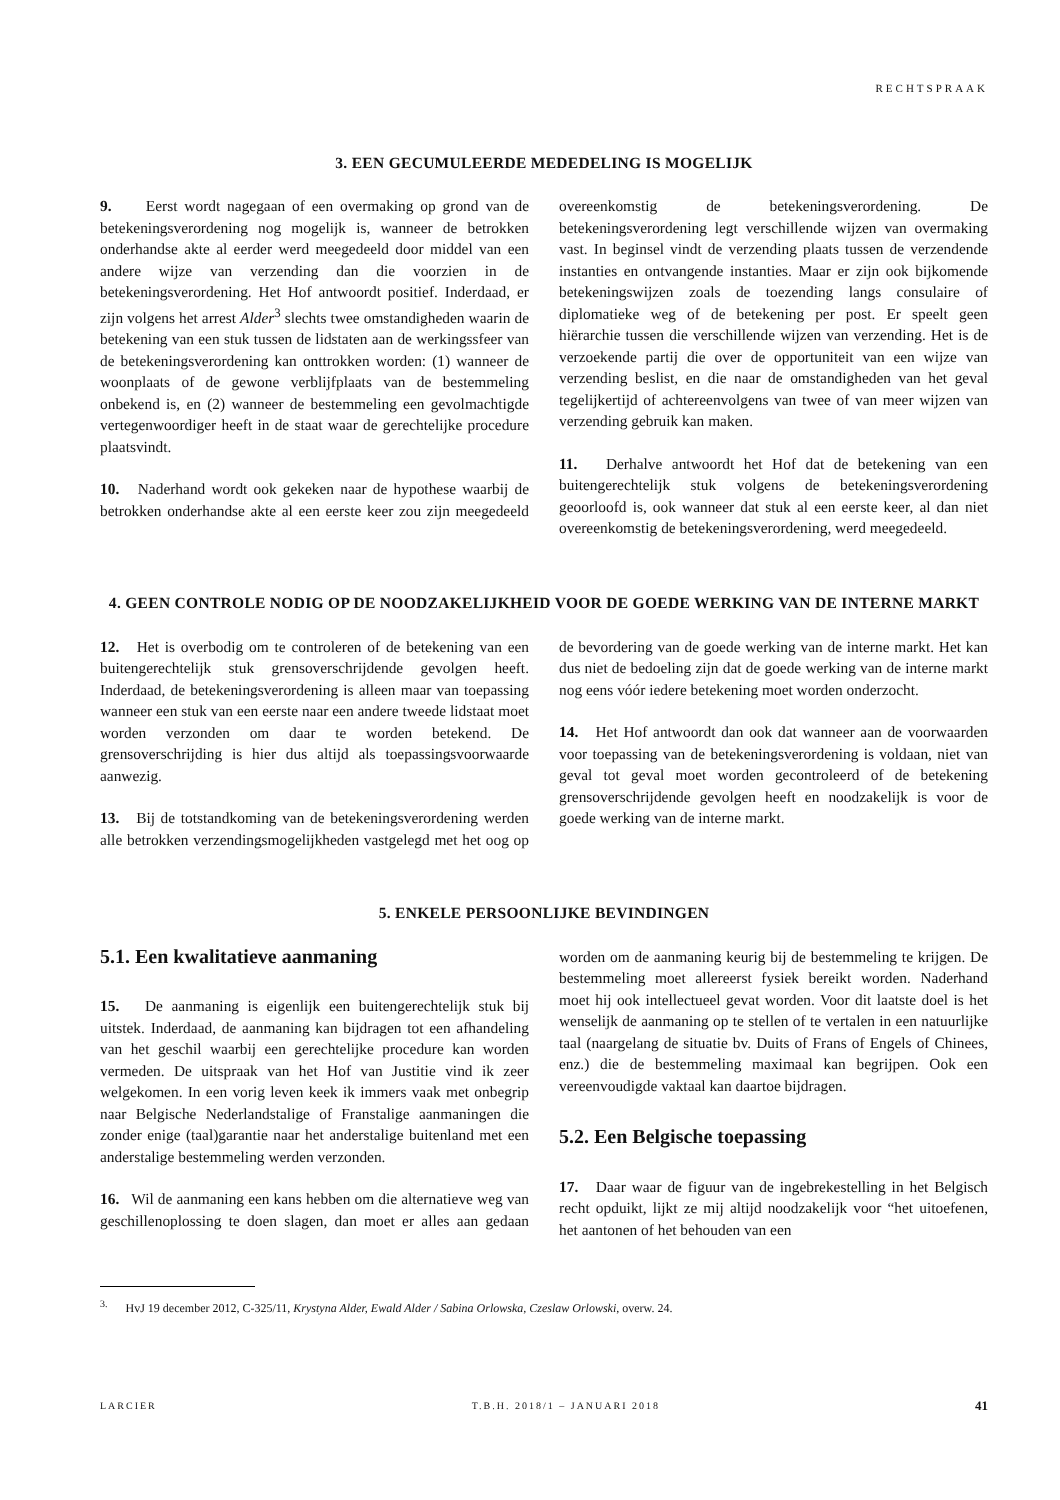RECHTSPRAAK
3. EEN GECUMULEERDE MEDEDELING IS MOGELIJK
9. Eerst wordt nagegaan of een overmaking op grond van de betekeningsverordening nog mogelijk is, wanneer de betrokken onderhandse akte al eerder werd meegedeeld door middel van een andere wijze van verzending dan die voorzien in de betekeningsverordening. Het Hof antwoordt positief. Inderdaad, er zijn volgens het arrest Alder<sup>3</sup> slechts twee omstandigheden waarin de betekening van een stuk tussen de lidstaten aan de werkingssfeer van de betekeningsverordening kan onttrokken worden: (1) wanneer de woonplaats of de gewone verblijfplaats van de bestemmeling onbekend is, en (2) wanneer de bestemmeling een gevolmachtigde vertegenwoordiger heeft in de staat waar de gerechtelijke procedure plaatsvindt.
10. Naderhand wordt ook gekeken naar de hypothese waarbij de betrokken onderhandse akte al een eerste keer zou zijn meegedeeld overeenkomstig de betekeningsverordening. De betekeningsverordening legt verschillende wijzen van overmaking vast. In beginsel vindt de verzending plaats tussen de verzendende instanties en ontvangende instanties. Maar er zijn ook bijkomende betekeningswijzen zoals de toezending langs consulaire of diplomatieke weg of de betekening per post. Er speelt geen hiërarchie tussen die verschillende wijzen van verzending. Het is de verzoekende partij die over de opportuniteit van een wijze van verzending beslist, en die naar de omstandigheden van het geval tegelijkertijd of achtereenvolgens van twee of van meer wijzen van verzending gebruik kan maken.
11. Derhalve antwoordt het Hof dat de betekening van een buitengerechtelijk stuk volgens de betekeningsverordening geoorloofd is, ook wanneer dat stuk al een eerste keer, al dan niet overeenkomstig de betekeningsverordening, werd meegedeeld.
4. GEEN CONTROLE NODIG OP DE NOODZAKELIJKHEID VOOR DE GOEDE WERKING VAN DE INTERNE MARKT
12. Het is overbodig om te controleren of de betekening van een buitengerechtelijk stuk grensoverschrijdende gevolgen heeft. Inderdaad, de betekeningsverordening is alleen maar van toepassing wanneer een stuk van een eerste naar een andere tweede lidstaat moet worden verzonden om daar te worden betekend. De grensoverschrijding is hier dus altijd als toepassingsvoorwaarde aanwezig.
13. Bij de totstandkoming van de betekeningsverordening werden alle betrokken verzendingsmogelijkheden vastgelegd met het oog op de bevordering van de goede werking van de interne markt. Het kan dus niet de bedoeling zijn dat de goede werking van de interne markt nog eens vóór iedere betekening moet worden onderzocht.
14. Het Hof antwoordt dan ook dat wanneer aan de voorwaarden voor toepassing van de betekeningsverordening is voldaan, niet van geval tot geval moet worden gecontroleerd of de betekening grensoverschrijdende gevolgen heeft en noodzakelijk is voor de goede werking van de interne markt.
5. ENKELE PERSOONLIJKE BEVINDINGEN
5.1. Een kwalitatieve aanmaning
15. De aanmaning is eigenlijk een buitengerechtelijk stuk bij uitstek. Inderdaad, de aanmaning kan bijdragen tot een afhandeling van het geschil waarbij een gerechtelijke procedure kan worden vermeden. De uitspraak van het Hof van Justitie vind ik zeer welgekomen. In een vorig leven keek ik immers vaak met onbegrip naar Belgische Nederlandstalige of Franstalige aanmaningen die zonder enige (taal)garantie naar het anderstalige buitenland met een anderstalige bestemmeling werden verzonden.
16. Wil de aanmaning een kans hebben om die alternatieve weg van geschillenoplossing te doen slagen, dan moet er alles aan gedaan worden om de aanmaning keurig bij de bestemmeling te krijgen. De bestemmeling moet allereerst fysiek bereikt worden. Naderhand moet hij ook intellectueel gevat worden. Voor dit laatste doel is het wenselijk de aanmaning op te stellen of te vertalen in een natuurlijke taal (naargelang de situatie bv. Duits of Frans of Engels of Chinees, enz.) die de bestemmeling maximaal kan begrijpen. Ook een vereenvoudigde vaktaal kan daartoe bijdragen.
5.2. Een Belgische toepassing
17. Daar waar de figuur van de ingebrekestelling in het Belgisch recht opduikt, lijkt ze mij altijd noodzakelijk voor “het uitoefenen, het aantonen of het behouden van een
<sup>3.</sup> HvJ 19 december 2012, C-325/11, Krystyna Alder, Ewald Alder / Sabina Orlowska, Czeslaw Orlowski, overw. 24.
LARCIER T.B.H. 2018/1 – JANUARI 2018 41